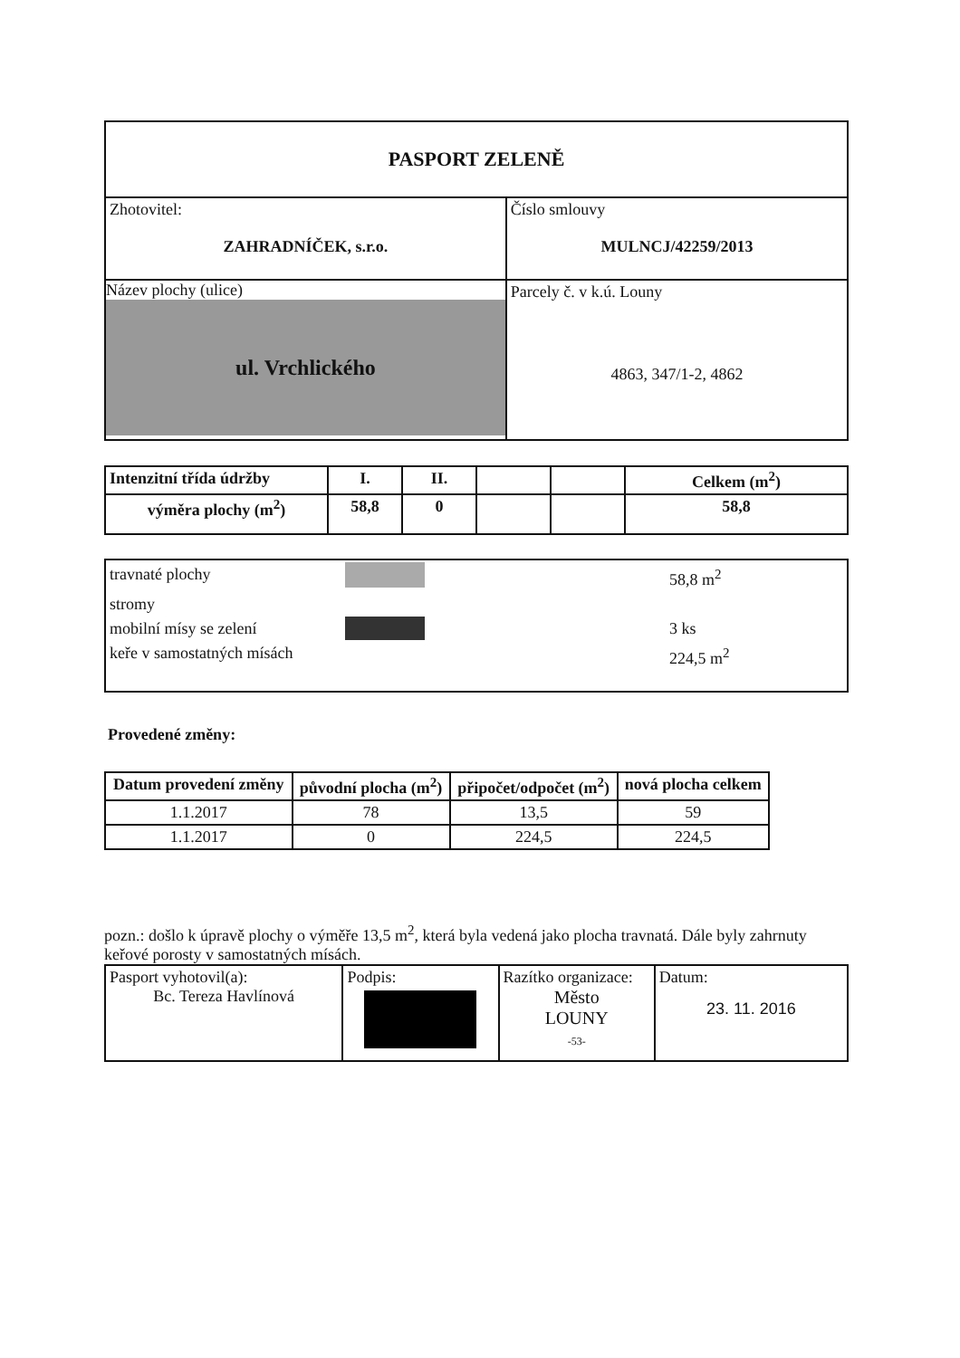| PASPORT ZELENĚ | |
| Zhotovitel: ZAHRADNÍČEK, s.r.o. | Číslo smlouvy MULNCJ/42259/2013 |
| Název plochy (ulice) ul. Vrchlického | Parcely č. v k.ú. Louny 4863, 347/1-2, 4862 |
| Intenzitní třída údržby | I. | II. | | | Celkem (m<sup>2</sup>) |
| výměra plochy (m<sup>2</sup>) | 58,8 | 0 | | | 58,8 |
| travnaté plochy 58,8 m<sup>2</sup> stromy mobilní mísy se zelení 3 ks keře v samostatných mísách 224,5 m<sup>2</sup> |
Provedené změny:
| Datum provedení změny | původní plocha (m<sup>2</sup>) | připočet/odpočet (m<sup>2</sup>) | nová plocha celkem |
| --- | --- | --- | --- |
| 1.1.2017 | 78 | 13,5 | 59 |
| 1.1.2017 | 0 | 224,5 | 224,5 |
pozn.: došlo k úpravě plochy o výměře 13,5 m<sup>2</sup>, která byla vedená jako plocha travnatá. Dále byly zahrnuty keřové porosty v samostatných mísách.
| Pasport vyhotovil(a): Bc. Tereza Havlínová | Podpis: | Razítko organizace: Město LOUNY -53- | Datum: 23. 11. 2016 |